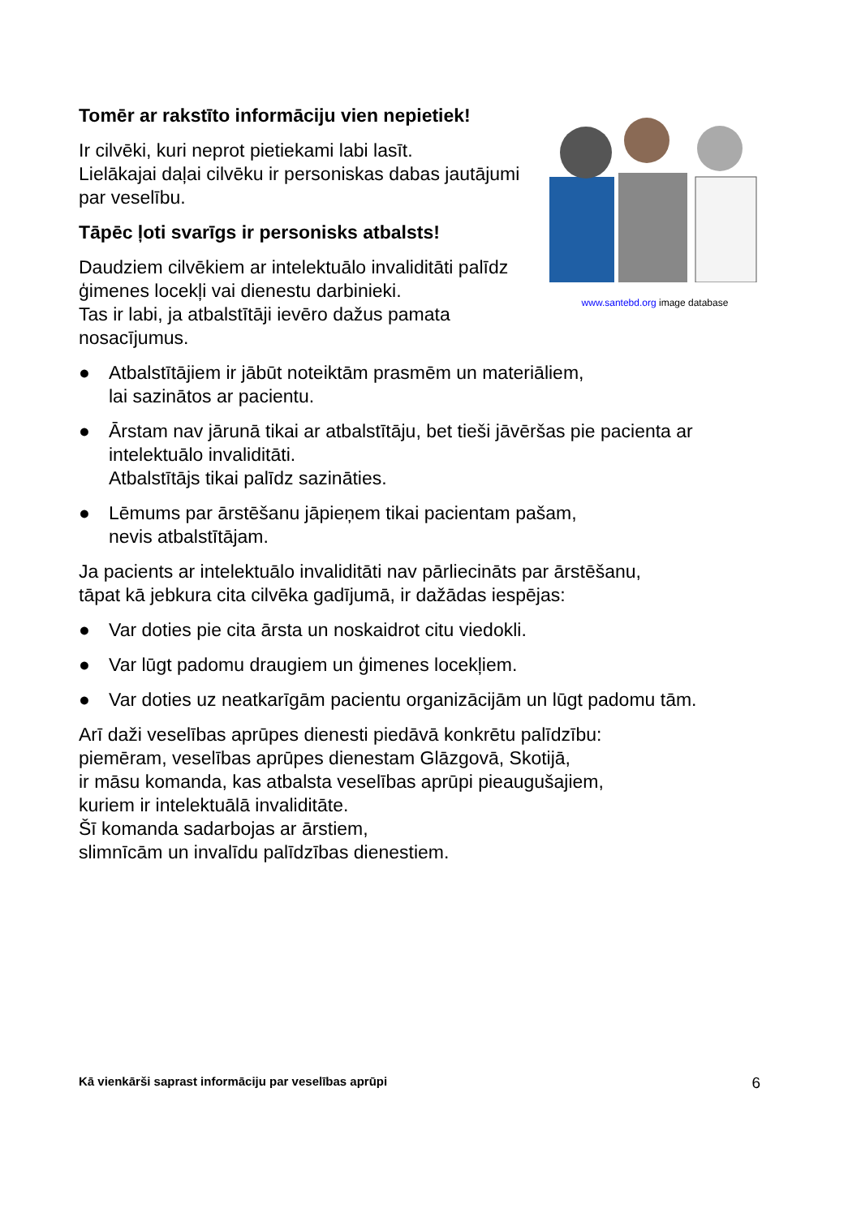Tomēr ar rakstīto informāciju vien nepietiek!
Ir cilvēki, kuri neprot pietiekami labi lasīt.
Lielākajai daļai cilvēku ir personiskas dabas jautājumi par veselību.
Tāpēc ļoti svarīgs ir personisks atbalsts!
Daudziem cilvēkiem ar intelektuālo invaliditāti palīdz ģimenes locekļi vai dienestu darbinieki.
Tas ir labi, ja atbalstītāji ievēro dažus pamata nosacījumus.
www.santebd.org image database
● Atbalstītājiem ir jābūt noteiktām prasmēm un materiāliem,
lai sazinātos ar pacientu.
● Ārstam nav jārunā tikai ar atbalstītāju, bet tieši jāvēršas pie pacienta ar intelektuālo invaliditāti.
Atbalstītājs tikai palīdz sazināties.
● Lēmums par ārstēšanu jāpieņem tikai pacientam pašam,
nevis atbalstītājam.
Ja pacients ar intelektuālo invaliditāti nav pārliecināts par ārstēšanu,
tāpat kā jebkura cita cilvēka gadījumā, ir dažādas iespējas:
● Var doties pie cita ārsta un noskaidrot citu viedokli.
● Var lūgt padomu draugiem un ģimenes locekļiem.
● Var doties uz neatkarīgām pacientu organizācijām un lūgt padomu tām.
Arī daži veselības aprūpes dienesti piedāvā konkrētu palīdzību:
piemēram, veselības aprūpes dienestam Glāzgovā, Skotijā,
ir māsu komanda, kas atbalsta veselības aprūpi pieaugušajiem,
kuriem ir intelektuālā invaliditāte.
Šī komanda sadarbojas ar ārstiem,
slimnīcām un invalīdu palīdzības dienestiem.
Kā vienkārši saprast informāciju par veselības aprūpi 6